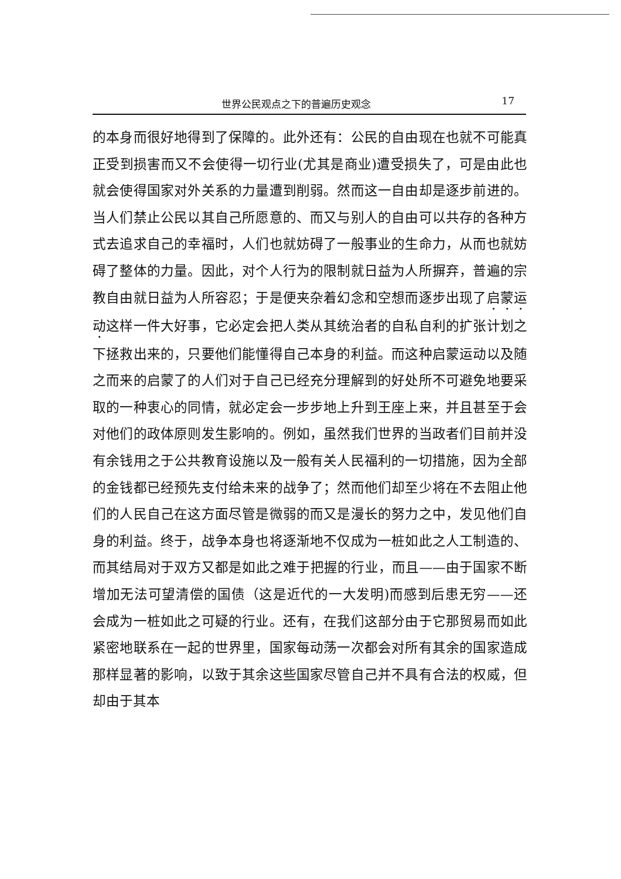世界公民观点之下的普遍历史观念 17
的本身而很好地得到了保障的。此外还有：公民的自由现在也就不可能真正受到损害而又不会使得一切行业(尤其是商业)遭受损失了，可是由此也就会使得国家对外关系的力量遭到削弱。然而这一自由却是逐步前进的。当人们禁止公民以其自己所愿意的、而又与别人的自由可以共存的各种方式去追求自己的幸福时，人们也就妨碍了一般事业的生命力，从而也就妨碍了整体的力量。因此，对个人行为的限制就日益为人所摒弃，普遍的宗教自由就日益为人所容忍；于是便夹杂着幻念和空想而逐步出现了启蒙运动这样一件大好事，它必定会把人类从其统治者的自私自利的扩张计划之下拯救出来的，只要他们能懂得自己本身的利益。而这种启蒙运动以及随之而来的启蒙了的人们对于自己已经充分理解到的好处所不可避免地要采取的一种衷心的同情，就必定会一步步地上升到王座上来，并且甚至于会对他们的政体原则发生影响的。例如，虽然我们世界的当政者们目前并没有余钱用之于公共教育设施以及一般有关人民福利的一切措施，因为全部的金钱都已经预先支付给未来的战争了；然而他们却至少将在不去阻止他们的人民自己在这方面尽管是微弱的而又是漫长的努力之中，发见他们自身的利益。终于，战争本身也将逐渐地不仅成为一桩如此之人工制造的、而其结局对于双方又都是如此之难于把握的行业，而且——由于国家不断增加无法可望清偿的国债（这是近代的一大发明)而感到后患无穷——还会成为一桩如此之可疑的行业。还有，在我们这部分由于它那贸易而如此紧密地联系在一起的世界里，国家每动荡一次都会对所有其余的国家造成那样显著的影响，以致于其余这些国家尽管自己并不具有合法的权威，但却由于其本